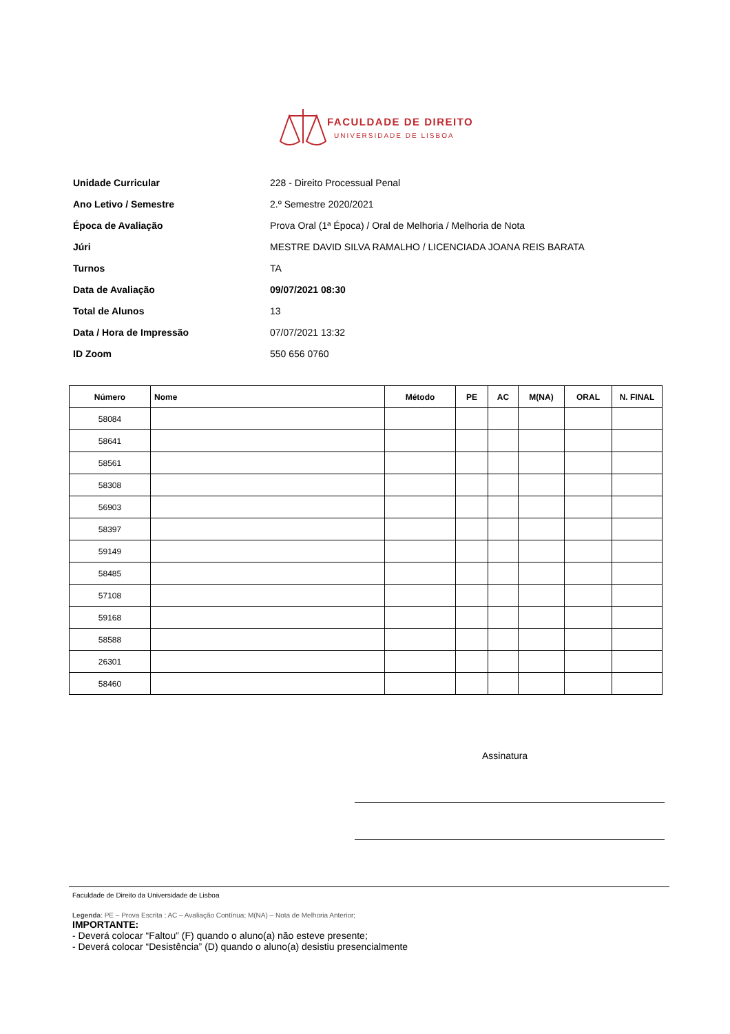FACULDADE DE DIREITO
UNIVERSIDADE DE LISBOA
| Unidade Curricular | 228 - Direito Processual Penal |
| Ano Letivo / Semestre | 2.º Semestre 2020/2021 |
| Época de Avaliação | Prova Oral (1ª Época) / Oral de Melhoria / Melhoria de Nota |
| Júri | MESTRE DAVID SILVA RAMALHO / LICENCIADA JOANA REIS BARATA |
| Turnos | TA |
| Data de Avaliação | 09/07/2021 08:30 |
| Total de Alunos | 13 |
| Data / Hora de Impressão | 07/07/2021 13:32 |
| ID Zoom | 550 656 0760 |
| Número | Nome | Método | PE | AC | M(NA) | ORAL | N. FINAL |
| --- | --- | --- | --- | --- | --- | --- | --- |
| 58084 | | | | | | | |
| 58641 | | | | | | | |
| 58561 | | | | | | | |
| 58308 | | | | | | | |
| 56903 | | | | | | | |
| 58397 | | | | | | | |
| 59149 | | | | | | | |
| 58485 | | | | | | | |
| 57108 | | | | | | | |
| 59168 | | | | | | | |
| 58588 | | | | | | | |
| 26301 | | | | | | | |
| 58460 | | | | | | | |
Assinatura
Faculdade de Direito da Universidade de Lisboa
Legenda: PE – Prova Escrita ; AC – Avaliação Contínua; M(NA) – Nota de Melhoria Anterior;
IMPORTANTE:
- Deverá colocar “Faltou” (F) quando o aluno(a) não esteve presente;
- Deverá colocar “Desistência” (D) quando o aluno(a) desistiu presencialmente